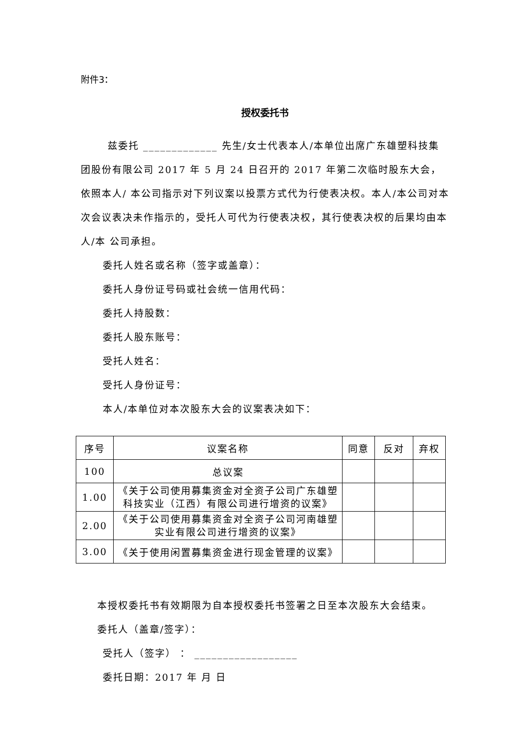附件3：
授权委托书
兹委托 _____________ 先生/女士代表本人/本单位出席广东雄塑科技集团股份有限公司 2017 年 5 月 24 日召开的 2017 年第二次临时股东大会，依照本人/ 本公司指示对下列议案以投票方式代为行使表决权。本人/本公司对本次会议表决未作指示的，受托人可代为行使表决权，其行使表决权的后果均由本人/本 公司承担。
委托人姓名或名称（签字或盖章）：
委托人身份证号码或社会统一信用代码：
委托人持股数：
委托人股东账号：
受托人姓名：
受托人身份证号：
本人/本单位对本次股东大会的议案表决如下：
| 序号 | 议案名称 | 同意 | 反对 | 弃权 |
| --- | --- | --- | --- | --- |
| 100 | 总议案 | | | |
| 1.00 | 《关于公司使用募集资金对全资子公司广东雄塑科技实业（江西）有限公司进行增资的议案》 | | | |
| 2.00 | 《关于公司使用募集资金对全资子公司河南雄塑实业有限公司进行增资的议案》 | | | |
| 3.00 | 《关于使用闲置募集资金进行现金管理的议案》 | | | |
本授权委托书有效期限为自本授权委托书签署之日至本次股东大会结束。
委托人（盖章/签字）：
受托人（签字） ： __________________
委托日期：2017 年 月 日